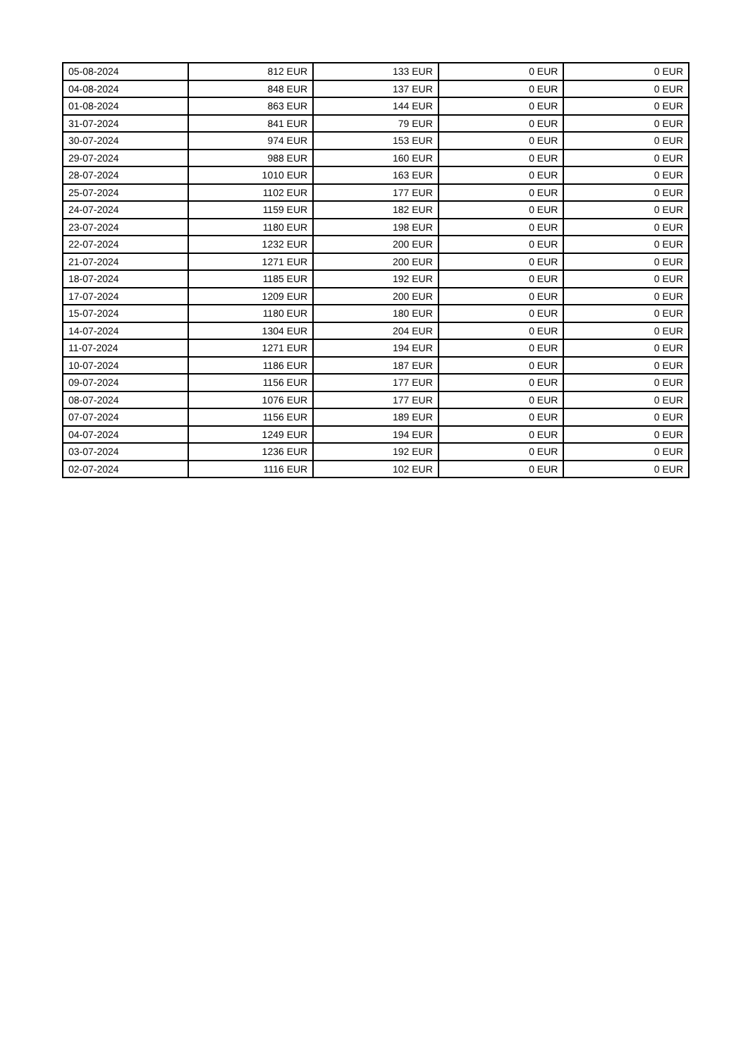| 05-08-2024 | 812 EUR | 133 EUR | 0 EUR | 0 EUR |
| 04-08-2024 | 848 EUR | 137 EUR | 0 EUR | 0 EUR |
| 01-08-2024 | 863 EUR | 144 EUR | 0 EUR | 0 EUR |
| 31-07-2024 | 841 EUR | 79 EUR | 0 EUR | 0 EUR |
| 30-07-2024 | 974 EUR | 153 EUR | 0 EUR | 0 EUR |
| 29-07-2024 | 988 EUR | 160 EUR | 0 EUR | 0 EUR |
| 28-07-2024 | 1010 EUR | 163 EUR | 0 EUR | 0 EUR |
| 25-07-2024 | 1102 EUR | 177 EUR | 0 EUR | 0 EUR |
| 24-07-2024 | 1159 EUR | 182 EUR | 0 EUR | 0 EUR |
| 23-07-2024 | 1180 EUR | 198 EUR | 0 EUR | 0 EUR |
| 22-07-2024 | 1232 EUR | 200 EUR | 0 EUR | 0 EUR |
| 21-07-2024 | 1271 EUR | 200 EUR | 0 EUR | 0 EUR |
| 18-07-2024 | 1185 EUR | 192 EUR | 0 EUR | 0 EUR |
| 17-07-2024 | 1209 EUR | 200 EUR | 0 EUR | 0 EUR |
| 15-07-2024 | 1180 EUR | 180 EUR | 0 EUR | 0 EUR |
| 14-07-2024 | 1304 EUR | 204 EUR | 0 EUR | 0 EUR |
| 11-07-2024 | 1271 EUR | 194 EUR | 0 EUR | 0 EUR |
| 10-07-2024 | 1186 EUR | 187 EUR | 0 EUR | 0 EUR |
| 09-07-2024 | 1156 EUR | 177 EUR | 0 EUR | 0 EUR |
| 08-07-2024 | 1076 EUR | 177 EUR | 0 EUR | 0 EUR |
| 07-07-2024 | 1156 EUR | 189 EUR | 0 EUR | 0 EUR |
| 04-07-2024 | 1249 EUR | 194 EUR | 0 EUR | 0 EUR |
| 03-07-2024 | 1236 EUR | 192 EUR | 0 EUR | 0 EUR |
| 02-07-2024 | 1116 EUR | 102 EUR | 0 EUR | 0 EUR |